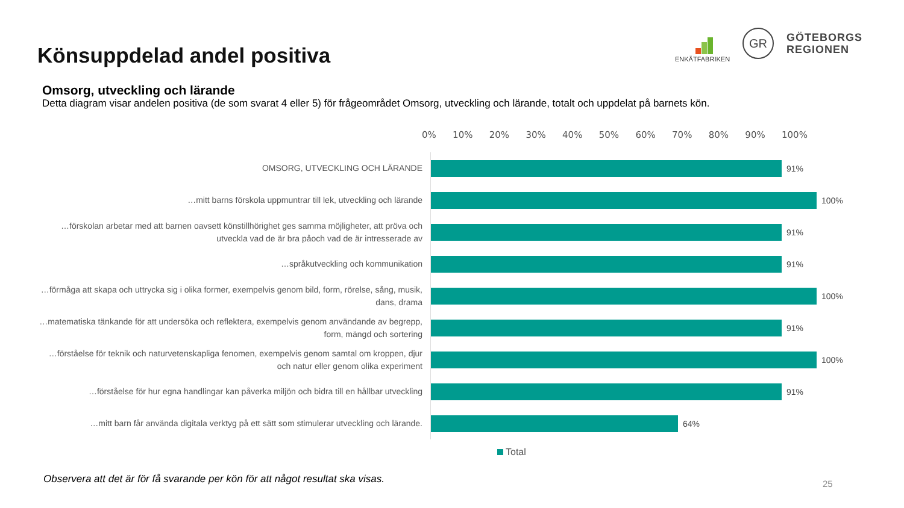Könsuppdelad andel positiva
ENKÄTFABRIKEN
GR
GÖTEBORGS
REGIONEN
Omsorg, utveckling och lärande
Detta diagram visar andelen positiva (de som svarat 4 eller 5) för frågeområdet Omsorg, utveckling och lärande, totalt och uppdelat på barnets kön.
0% 10% 20% 30% 40% 50% 60% 70% 80% 90% 100%
OMSORG, UTVECKLING OCH LÄRANDE
91%
…mitt barns förskola uppmuntrar till lek, utveckling och lärande
100%
…förskolan arbetar med att barnen oavsett könstillhörighet ges samma möjligheter, att pröva och utveckla vad de är bra påoch vad de är intresserade av
91%
…språkutveckling och kommunikation
91%
…förmåga att skapa och uttrycka sig i olika former, exempelvis genom bild, form, rörelse, sång, musik, dans, drama
100%
…matematiska tänkande för att undersöka och reflektera, exempelvis genom användande av begrepp, form, mängd och sortering
91%
…förståelse för teknik och naturvetenskapliga fenomen, exempelvis genom samtal om kroppen, djur och natur eller genom olika experiment
100%
…förståelse för hur egna handlingar kan påverka miljön och bidra till en hållbar utveckling
91%
…mitt barn får använda digitala verktyg på ett sätt som stimulerar utveckling och lärande.
64%
Total
Observera att det är för få svarande per kön för att något resultat ska visas.
25